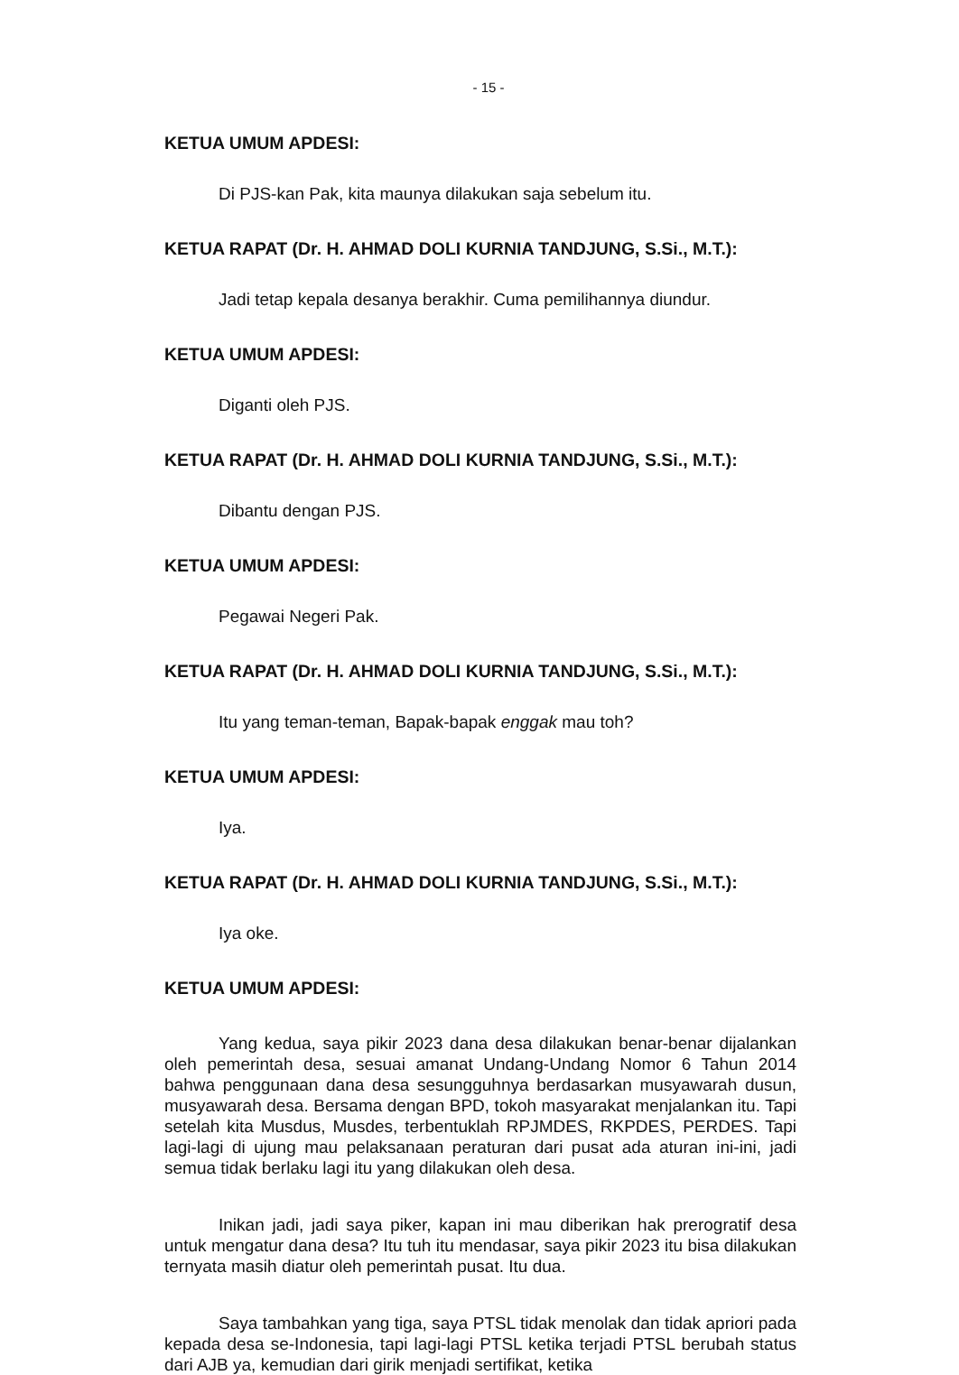- 15 -
KETUA UMUM APDESI:
Di PJS-kan Pak, kita maunya dilakukan saja sebelum itu.
KETUA RAPAT (Dr. H. AHMAD DOLI KURNIA TANDJUNG, S.Si., M.T.):
Jadi tetap kepala desanya berakhir. Cuma pemilihannya diundur.
KETUA UMUM APDESI:
Diganti oleh PJS.
KETUA RAPAT (Dr. H. AHMAD DOLI KURNIA TANDJUNG, S.Si., M.T.):
Dibantu dengan PJS.
KETUA UMUM APDESI:
Pegawai Negeri Pak.
KETUA RAPAT (Dr. H. AHMAD DOLI KURNIA TANDJUNG, S.Si., M.T.):
Itu yang teman-teman, Bapak-bapak enggak mau toh?
KETUA UMUM APDESI:
Iya.
KETUA RAPAT (Dr. H. AHMAD DOLI KURNIA TANDJUNG, S.Si., M.T.):
Iya oke.
KETUA UMUM APDESI:
Yang kedua, saya pikir 2023 dana desa dilakukan benar-benar dijalankan oleh pemerintah desa, sesuai amanat Undang-Undang Nomor 6 Tahun 2014 bahwa penggunaan dana desa sesungguhnya berdasarkan musyawarah dusun, musyawarah desa. Bersama dengan BPD, tokoh masyarakat menjalankan itu. Tapi setelah kita Musdus, Musdes, terbentuklah RPJMDES, RKPDES, PERDES. Tapi lagi-lagi di ujung mau pelaksanaan peraturan dari pusat ada aturan ini-ini, jadi semua tidak berlaku lagi itu yang dilakukan oleh desa.
Inikan jadi, jadi saya piker, kapan ini mau diberikan hak prerogratif desa untuk mengatur dana desa? Itu tuh itu mendasar, saya pikir 2023 itu bisa dilakukan ternyata masih diatur oleh pemerintah pusat. Itu dua.
Saya tambahkan yang tiga, saya PTSL tidak menolak dan tidak apriori pada kepada desa se-Indonesia, tapi lagi-lagi PTSL ketika terjadi PTSL berubah status dari AJB ya, kemudian dari girik menjadi sertifikat, ketika